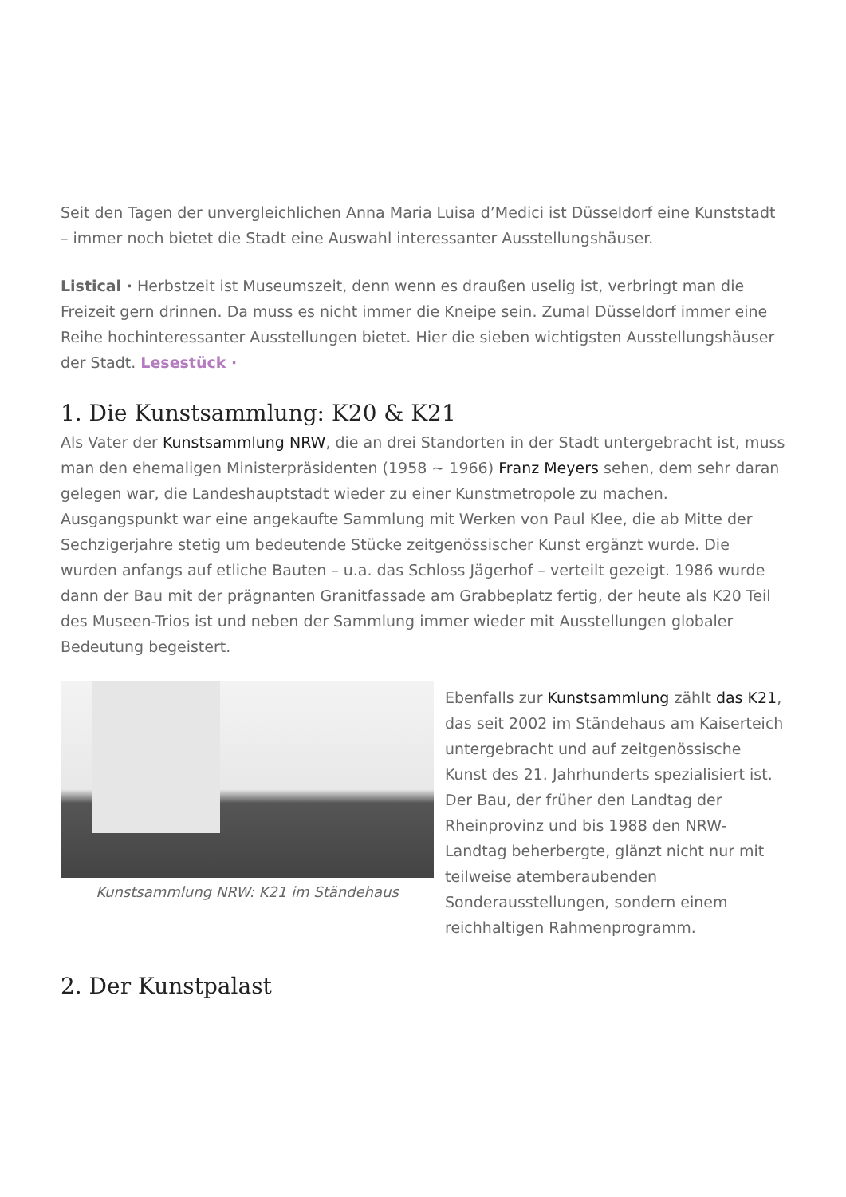Seit den Tagen der unvergleichlichen Anna Maria Luisa d’Medici ist Düsseldorf eine Kunststadt – immer noch bietet die Stadt eine Auswahl interessanter Ausstellungshäuser.
Listical · Herbstzeit ist Museumszeit, denn wenn es draußen uselig ist, verbringt man die Freizeit gern drinnen. Da muss es nicht immer die Kneipe sein. Zumal Düsseldorf immer eine Reihe hochinteressanter Ausstellungen bietet. Hier die sieben wichtigsten Ausstellungshäuser der Stadt. Lesestück ·
1. Die Kunstsammlung: K20 & K21
Als Vater der Kunstsammlung NRW, die an drei Standorten in der Stadt untergebracht ist, muss man den ehemaligen Ministerpräsidenten (1958 ~ 1966) Franz Meyers sehen, dem sehr daran gelegen war, die Landeshauptstadt wieder zu einer Kunstmetropole zu machen. Ausgangspunkt war eine angekaufte Sammlung mit Werken von Paul Klee, die ab Mitte der Sechzigerjahre stetig um bedeutende Stücke zeitgenössischer Kunst ergänzt wurde. Die wurden anfangs auf etliche Bauten – u.a. das Schloss Jägerhof – verteilt gezeigt. 1986 wurde dann der Bau mit der prägnanten Granitfassade am Grabbeplatz fertig, der heute als K20 Teil des Museen-Trios ist und neben der Sammlung immer wieder mit Ausstellungen globaler Bedeutung begeistert.
Kunstsammlung NRW: K21 im Ständehaus Ebenfalls zur Kunstsammlung zählt das K21, das seit 2002 im Ständehaus am Kaiserteich untergebracht und auf zeitgenössische Kunst des 21. Jahrhunderts spezialisiert ist. Der Bau, der früher den Landtag der Rheinprovinz und bis 1988 den NRW-Landtag beherbergte, glänzt nicht nur mit teilweise atemberaubenden Sonderausstellungen, sondern einem reichhaltigen Rahmenprogramm.
2. Der Kunstpalast